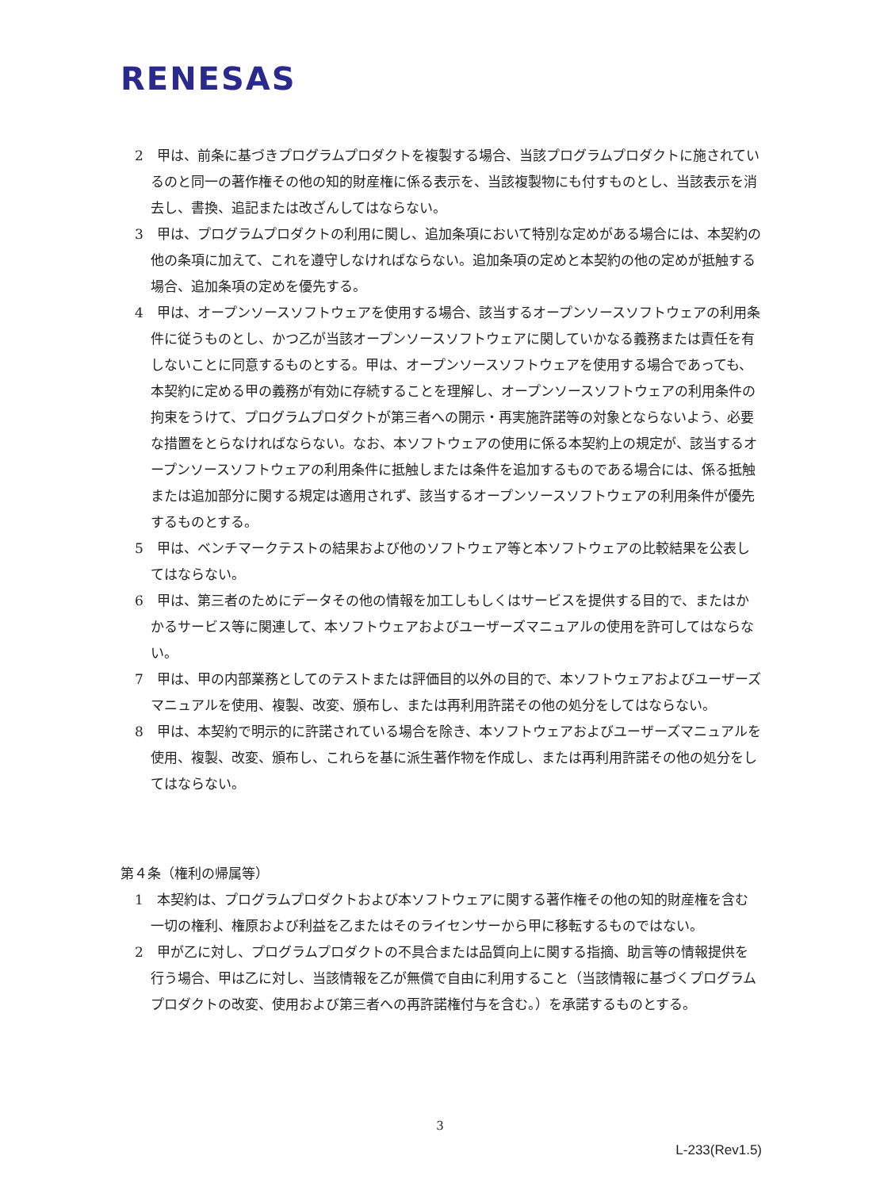RENESAS
2　甲は、前条に基づきプログラムプロダクトを複製する場合、当該プログラムプロダクトに施されているのと同一の著作権その他の知的財産権に係る表示を、当該複製物にも付すものとし、当該表示を消去し、書換、追記または改ざんしてはならない。
3　甲は、プログラムプロダクトの利用に関し、追加条項において特別な定めがある場合には、本契約の他の条項に加えて、これを遵守しなければならない。追加条項の定めと本契約の他の定めが抵触する場合、追加条項の定めを優先する。
4　甲は、オープンソースソフトウェアを使用する場合、該当するオープンソースソフトウェアの利用条件に従うものとし、かつ乙が当該オープンソースソフトウェアに関していかなる義務または責任を有しないことに同意するものとする。甲は、オープンソースソフトウェアを使用する場合であっても、本契約に定める甲の義務が有効に存続することを理解し、オープンソースソフトウェアの利用条件の拘束をうけて、プログラムプロダクトが第三者への開示・再実施許諾等の対象とならないよう、必要な措置をとらなければならない。なお、本ソフトウェアの使用に係る本契約上の規定が、該当するオープンソースソフトウェアの利用条件に抵触しまたは条件を追加するものである場合には、係る抵触または追加部分に関する規定は適用されず、該当するオープンソースソフトウェアの利用条件が優先するものとする。
5　甲は、ベンチマークテストの結果および他のソフトウェア等と本ソフトウェアの比較結果を公表してはならない。
6　甲は、第三者のためにデータその他の情報を加工しもしくはサービスを提供する目的で、またはかかるサービス等に関連して、本ソフトウェアおよびユーザーズマニュアルの使用を許可してはならない。
7　甲は、甲の内部業務としてのテストまたは評価目的以外の目的で、本ソフトウェアおよびユーザーズマニュアルを使用、複製、改変、頒布し、または再利用許諾その他の処分をしてはならない。
8　甲は、本契約で明示的に許諾されている場合を除き、本ソフトウェアおよびユーザーズマニュアルを使用、複製、改変、頒布し、これらを基に派生著作物を作成し、または再利用許諾その他の処分をしてはならない。
第４条（権利の帰属等）
1　本契約は、プログラムプロダクトおよび本ソフトウェアに関する著作権その他の知的財産権を含む一切の権利、権原および利益を乙またはそのライセンサーから甲に移転するものではない。
2　甲が乙に対し、プログラムプロダクトの不具合または品質向上に関する指摘、助言等の情報提供を行う場合、甲は乙に対し、当該情報を乙が無償で自由に利用すること（当該情報に基づくプログラムプロダクトの改変、使用および第三者への再許諾権付与を含む。）を承諾するものとする。
3
L-233(Rev1.5)